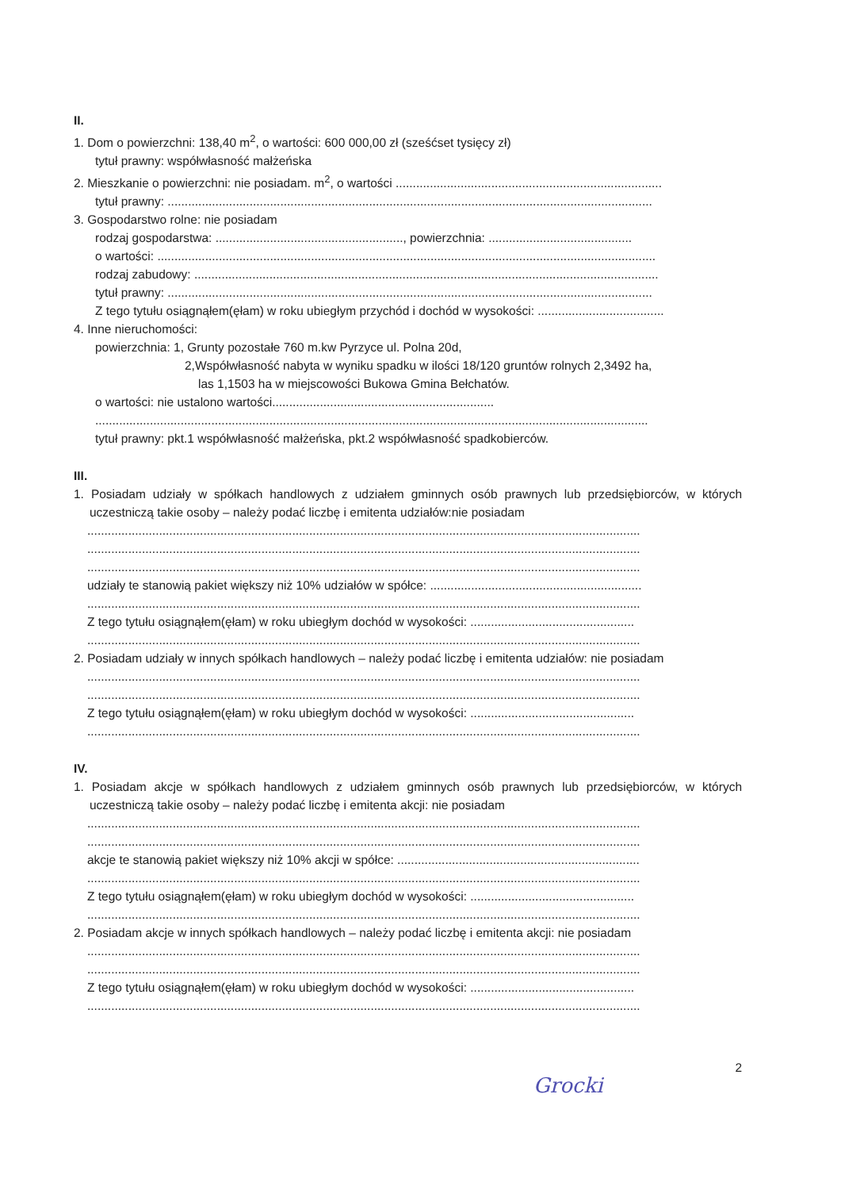II.
1. Dom o powierzchni: 138,40 m<sup>2</sup>, o wartości: 600 000,00 zł (sześćset tysięcy zł)
tytuł prawny: współwłasność małżeńska
2. Mieszkanie o powierzchni: nie posiadam. m<sup>2</sup>, o wartości ..............................................................................
tytuł prawny: ..............................................................................................................................................
3. Gospodarstwo rolne: nie posiadam
rodzaj gospodarstwa: ......................................................., powierzchnia: ..........................................
o wartości: ..................................................................................................................................................
rodzaj zabudowy: ........................................................................................................................................
tytuł prawny: ..............................................................................................................................................
Z tego tytułu osiągnąłem(ęłam) w roku ubiegłym przychód i dochód w wysokości: .....................................
4. Inne nieruchomości:
powierzchnia: 1, Grunty pozostałe 760 m.kw Pyrzyce ul. Polna 20d,
2,Współwłasność nabyta w wyniku spadku w ilości 18/120 gruntów rolnych 2,3492 ha,
las 1,1503 ha w miejscowości Bukowa Gmina Bełchatów.
o wartości: nie ustalono wartości.................................................................
..................................................................................................................................................................
tytuł prawny: pkt.1 współwłasność małżeńska, pkt.2 współwłasność spadkobierców.
III.
1. Posiadam udziały w spółkach handlowych z udziałem gminnych osób prawnych lub przedsiębiorców, w których uczestniczą takie osoby – należy podać liczbę i emitenta udziałów:nie posiadam
..................................................................................................................................................................
..................................................................................................................................................................
..................................................................................................................................................................
udziały te stanowią pakiet większy niż 10% udziałów w spółce: ..............................................................
..................................................................................................................................................................
Z tego tytułu osiągnąłem(ęłam) w roku ubiegłym dochód w wysokości: ................................................
..................................................................................................................................................................
2. Posiadam udziały w innych spółkach handlowych – należy podać liczbę i emitenta udziałów: nie posiadam
..................................................................................................................................................................
..................................................................................................................................................................
Z tego tytułu osiągnąłem(ęłam) w roku ubiegłym dochód w wysokości: ................................................
..................................................................................................................................................................
IV.
1. Posiadam akcje w spółkach handlowych z udziałem gminnych osób prawnych lub przedsiębiorców, w których uczestniczą takie osoby – należy podać liczbę i emitenta akcji: nie posiadam
..................................................................................................................................................................
..................................................................................................................................................................
akcje te stanowią pakiet większy niż 10% akcji w spółce: .......................................................................
..................................................................................................................................................................
Z tego tytułu osiągnąłem(ęłam) w roku ubiegłym dochód w wysokości: ................................................
..................................................................................................................................................................
2. Posiadam akcje w innych spółkach handlowych – należy podać liczbę i emitenta akcji: nie posiadam
..................................................................................................................................................................
..................................................................................................................................................................
Z tego tytułu osiągnąłem(ęłam) w roku ubiegłym dochód w wysokości: ................................................
..................................................................................................................................................................
2
Grocki